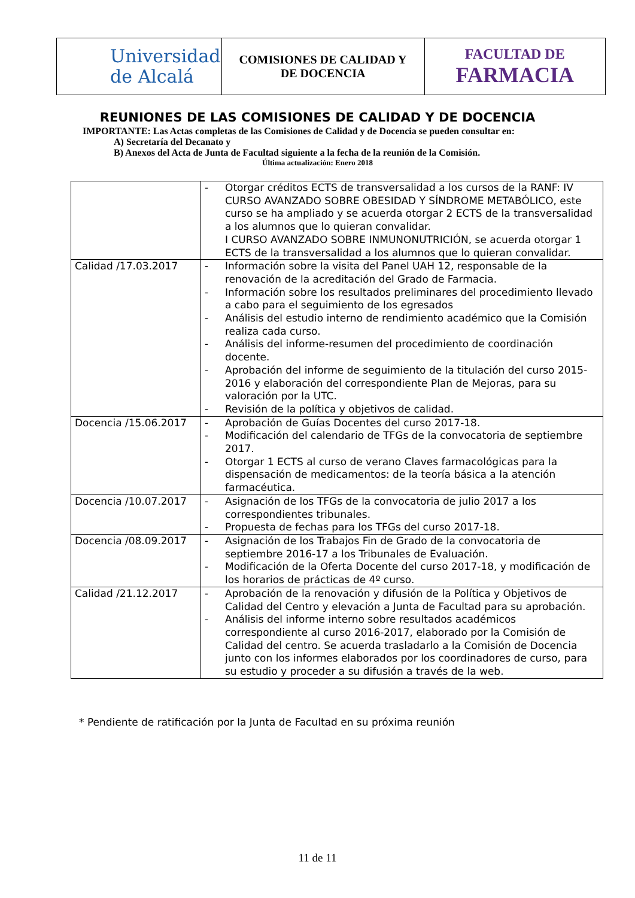| Universidad de Alcalá | COMISIONES DE CALIDAD Y DE DOCENCIA | FACULTAD DE FARMACIA |
REUNIONES DE LAS COMISIONES DE CALIDAD Y DE DOCENCIA
IMPORTANTE: Las Actas completas de las Comisiones de Calidad y de Docencia se pueden consultar en:
A) Secretaría del Decanato y
B) Anexos del Acta de Junta de Facultad siguiente a la fecha de la reunión de la Comisión.
Última actualización: Enero 2018
| | - Otorgar créditos ECTS de transversalidad a los cursos de la RANF: IV CURSO AVANZADO SOBRE OBESIDAD Y SÍNDROME METABÓLICO, este curso se ha ampliado y se acuerda otorgar 2 ECTS de la transversalidad a los alumnos que lo quieran convalidar. I CURSO AVANZADO SOBRE INMUNONUTRICIÓN, se acuerda otorgar 1 ECTS de la transversalidad a los alumnos que lo quieran convalidar. |
| Calidad /17.03.2017 | - Información sobre la visita del Panel UAH 12, responsable de la renovación de la acreditación del Grado de Farmacia. - Información sobre los resultados preliminares del procedimiento llevado a cabo para el seguimiento de los egresados - Análisis del estudio interno de rendimiento académico que la Comisión realiza cada curso. - Análisis del informe-resumen del procedimiento de coordinación docente. - Aprobación del informe de seguimiento de la titulación del curso 2015-2016 y elaboración del correspondiente Plan de Mejoras, para su valoración por la UTC. - Revisión de la política y objetivos de calidad. |
| Docencia /15.06.2017 | - Aprobación de Guías Docentes del curso 2017-18. - Modificación del calendario de TFGs de la convocatoria de septiembre 2017. - Otorgar 1 ECTS al curso de verano Claves farmacológicas para la dispensación de medicamentos: de la teoría básica a la atención farmacéutica. |
| Docencia /10.07.2017 | - Asignación de los TFGs de la convocatoria de julio 2017 a los correspondientes tribunales. - Propuesta de fechas para los TFGs del curso 2017-18. |
| Docencia /08.09.2017 | - Asignación de los Trabajos Fin de Grado de la convocatoria de septiembre 2016-17 a los Tribunales de Evaluación. - Modificación de la Oferta Docente del curso 2017-18, y modificación de los horarios de prácticas de 4º curso. |
| Calidad /21.12.2017 | - Aprobación de la renovación y difusión de la Política y Objetivos de Calidad del Centro y elevación a Junta de Facultad para su aprobación. - Análisis del informe interno sobre resultados académicos correspondiente al curso 2016-2017, elaborado por la Comisión de Calidad del centro. Se acuerda trasladarlo a la Comisión de Docencia junto con los informes elaborados por los coordinadores de curso, para su estudio y proceder a su difusión a través de la web. |
* Pendiente de ratificación por la Junta de Facultad en su próxima reunión
11 de 11